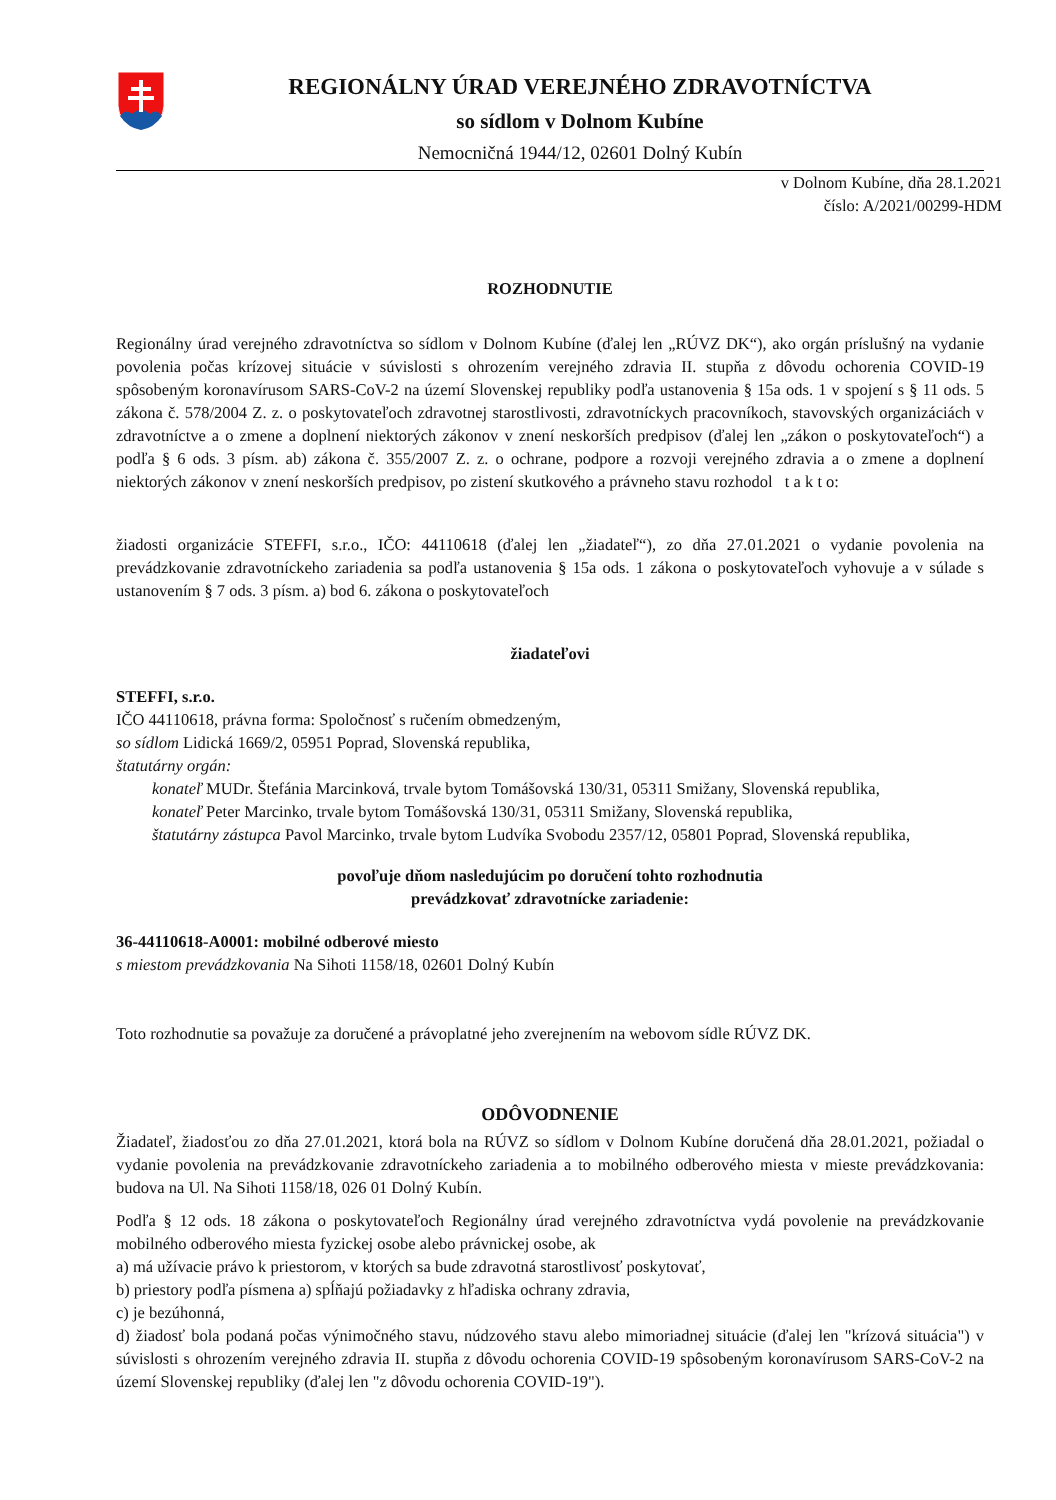REGIONÁLNY ÚRAD VEREJNÉHO ZDRAVOTNÍCTVA
so sídlom v Dolnom Kubíne
Nemocničná 1944/12, 02601 Dolný Kubín
v Dolnom Kubíne, dňa 28.1.2021
číslo: A/2021/00299-HDM
ROZHODNUTIE
Regionálny úrad verejného zdravotníctva so sídlom v Dolnom Kubíne (ďalej len „RÚVZ DK“), ako orgán príslušný na vydanie povolenia počas krízovej situácie v súvislosti s ohrozením verejného zdravia II. stupňa z dôvodu ochorenia COVID-19 spôsobeným koronavírusom SARS-CoV-2 na území Slovenskej republiky podľa ustanovenia § 15a ods. 1 v spojení s § 11 ods. 5 zákona č. 578/2004 Z. z. o poskytovateľoch zdravotnej starostlivosti, zdravotníckych pracovníkoch, stavovských organizáciách v zdravotníctve a o zmene a doplnení niektorých zákonov v znení neskorších predpisov (ďalej len „zákon o poskytovateľoch“) a podľa § 6 ods. 3 písm. ab) zákona č. 355/2007 Z. z. o ochrane, podpore a rozvoji verejného zdravia a o zmene a doplnení niektorých zákonov v znení neskorších predpisov, po zistení skutkového a právneho stavu rozhodol t a k t o:
žiadosti organizácie STEFFI, s.r.o., IČO: 44110618 (ďalej len „žiadateľ“), zo dňa 27.01.2021 o vydanie povolenia na prevádzkovanie zdravotníckeho zariadenia sa podľa ustanovenia § 15a ods. 1 zákona o poskytovateľoch vyhovuje a v súlade s ustanovením § 7 ods. 3 písm. a) bod 6. zákona o poskytovateľoch
žiadateľovi
STEFFI, s.r.o.
IČO 44110618, právna forma: Spoločnosť s ručením obmedzeným,
so sídlom Lidická 1669/2, 05951 Poprad, Slovenská republika,
štatutárny orgán:
konateľ MUDr. Štefánia Marcinková, trvale bytom Tomášovská 130/31, 05311 Smižany, Slovenská republika,
konateľ Peter Marcinko, trvale bytom Tomášovská 130/31, 05311 Smižany, Slovenská republika,
štatutárny zástupca Pavol Marcinko, trvale bytom Ludvíka Svobodu 2357/12, 05801 Poprad, Slovenská republika,
povoľuje dňom nasledujúcim po doručení tohto rozhodnutia
prevádzkovať zdravotnícke zariadenie:
36-44110618-A0001: mobilné odberové miesto
s miestom prevádzkovania Na Sihoti 1158/18, 02601 Dolný Kubín
Toto rozhodnutie sa považuje za doručené a právoplatné jeho zverejnením na webovom sídle RÚVZ DK.
ODÔVODNENIE
Žiadateľ, žiadosťou zo dňa 27.01.2021, ktorá bola na RÚVZ so sídlom v Dolnom Kubíne doručená dňa 28.01.2021, požiadal o vydanie povolenia na prevádzkovanie zdravotníckeho zariadenia a to mobilného odberového miesta v mieste prevádzkovania: budova na Ul. Na Sihoti 1158/18, 026 01 Dolný Kubín.
Podľa § 12 ods. 18 zákona o poskytovateľoch Regionálny úrad verejného zdravotníctva vydá povolenie na prevádzkovanie mobilného odberového miesta fyzickej osobe alebo právnickej osobe, ak
a) má užívacie právo k priestorom, v ktorých sa bude zdravotná starostlivosť poskytovať,
b) priestory podľa písmena a) spĺňajú požiadavky z hľadiska ochrany zdravia,
c) je bezúhonná,
d) žiadosť bola podaná počas výnimočného stavu, núdzového stavu alebo mimoriadnej situácie (ďalej len "krízová situácia") v súvislosti s ohrozením verejného zdravia II. stupňa z dôvodu ochorenia COVID-19 spôsobeným koronavírusom SARS-CoV-2 na území Slovenskej republiky (ďalej len "z dôvodu ochorenia COVID-19").